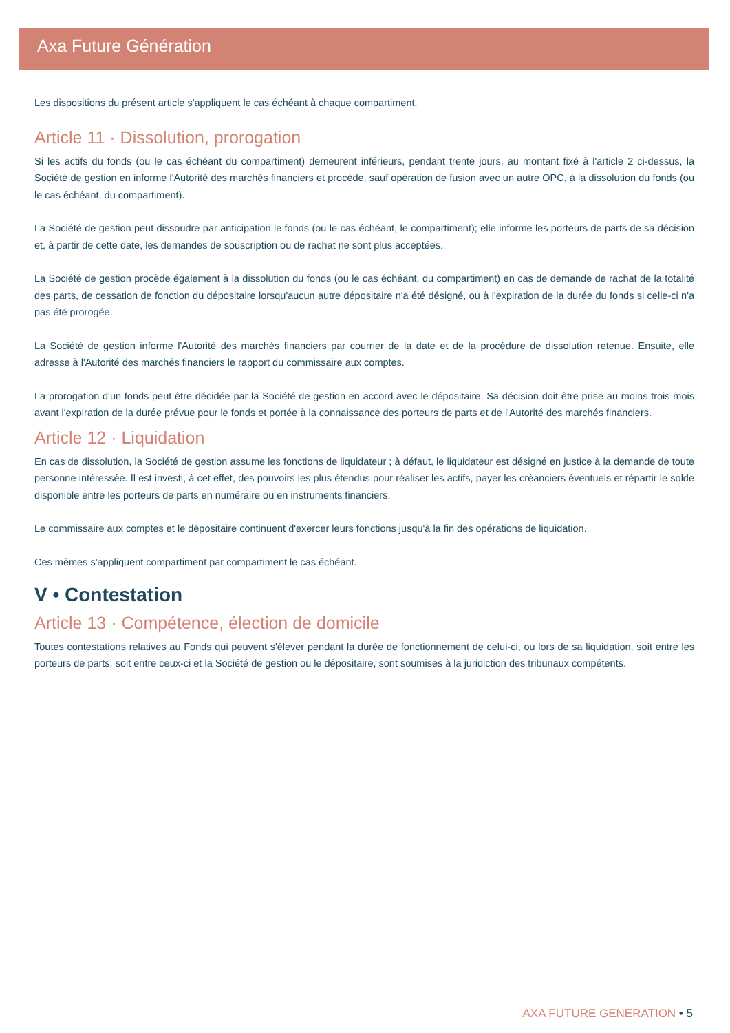Axa Future Génération
Les dispositions du présent article s'appliquent le cas échéant à chaque compartiment.
Article 11 · Dissolution, prorogation
Si les actifs du fonds (ou le cas échéant du compartiment) demeurent inférieurs, pendant trente jours, au montant fixé à l'article 2 ci-dessus, la Société de gestion en informe l'Autorité des marchés financiers et procède, sauf opération de fusion avec un autre OPC, à la dissolution du fonds (ou le cas échéant, du compartiment).
La Société de gestion peut dissoudre par anticipation le fonds (ou le cas échéant, le compartiment); elle informe les porteurs de parts de sa décision et, à partir de cette date, les demandes de souscription ou de rachat ne sont plus acceptées.
La Société de gestion procède également à la dissolution du fonds (ou le cas échéant, du compartiment) en cas de demande de rachat de la totalité des parts, de cessation de fonction du dépositaire lorsqu'aucun autre dépositaire n'a été désigné, ou à l'expiration de la durée du fonds si celle-ci n'a pas été prorogée.
La Société de gestion informe l'Autorité des marchés financiers par courrier de la date et de la procédure de dissolution retenue. Ensuite, elle adresse à l'Autorité des marchés financiers le rapport du commissaire aux comptes.
La prorogation d'un fonds peut être décidée par la Société de gestion en accord avec le dépositaire. Sa décision doit être prise au moins trois mois avant l'expiration de la durée prévue pour le fonds et portée à la connaissance des porteurs de parts et de l'Autorité des marchés financiers.
Article 12 · Liquidation
En cas de dissolution, la Société de gestion assume les fonctions de liquidateur ; à défaut, le liquidateur est désigné en justice à la demande de toute personne intéressée. Il est investi, à cet effet, des pouvoirs les plus étendus pour réaliser les actifs, payer les créanciers éventuels et répartir le solde disponible entre les porteurs de parts en numéraire ou en instruments financiers.
Le commissaire aux comptes et le dépositaire continuent d'exercer leurs fonctions jusqu'à la fin des opérations de liquidation.
Ces mêmes s'appliquent compartiment par compartiment le cas échéant.
V • Contestation
Article 13 · Compétence, élection de domicile
Toutes contestations relatives au Fonds qui peuvent s'élever pendant la durée de fonctionnement de celui-ci, ou lors de sa liquidation, soit entre les porteurs de parts, soit entre ceux-ci et la Société de gestion ou le dépositaire, sont soumises à la juridiction des tribunaux compétents.
AXA FUTURE GENERATION • 5